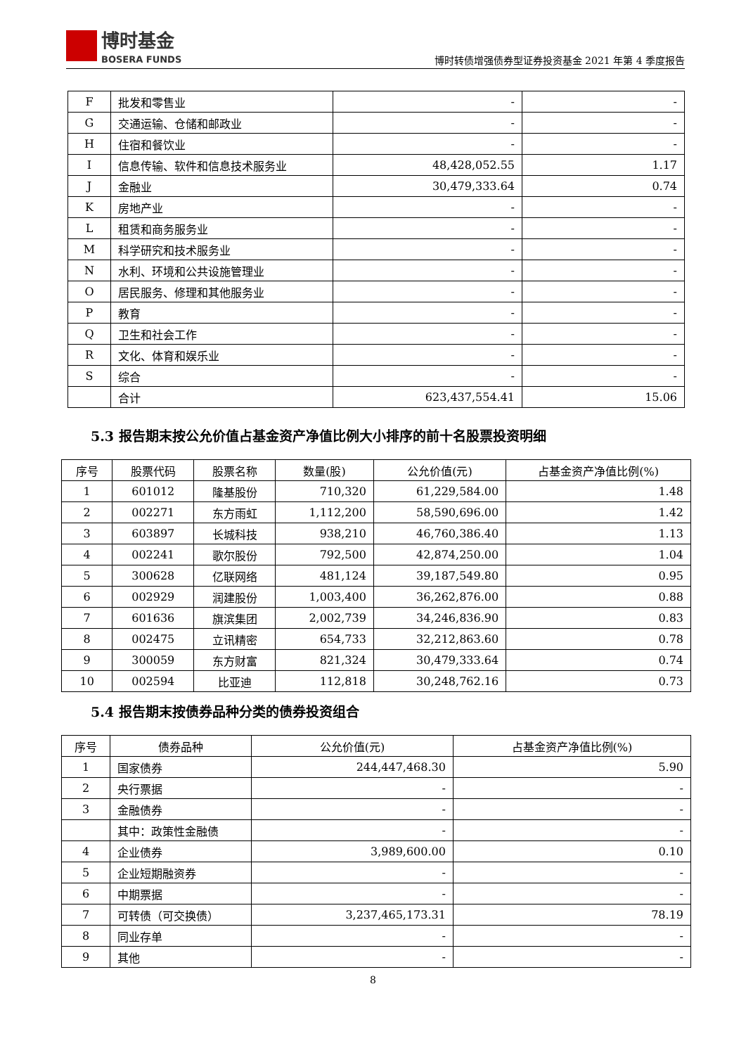博时基金
BOSERA FUNDS
博时转债增强债券型证券投资基金 2021 年第 4 季度报告
| F | 批发和零售业 | - | - |
| G | 交通运输、仓储和邮政业 | - | - |
| H | 住宿和餐饮业 | - | - |
| I | 信息传输、软件和信息技术服务业 | 48,428,052.55 | 1.17 |
| J | 金融业 | 30,479,333.64 | 0.74 |
| K | 房地产业 | - | - |
| L | 租赁和商务服务业 | - | - |
| M | 科学研究和技术服务业 | - | - |
| N | 水利、环境和公共设施管理业 | - | - |
| O | 居民服务、修理和其他服务业 | - | - |
| P | 教育 | - | - |
| Q | 卫生和社会工作 | - | - |
| R | 文化、体育和娱乐业 | - | - |
| S | 综合 | - | - |
| | 合计 | 623,437,554.41 | 15.06 |
5.3 报告期末按公允价值占基金资产净值比例大小排序的前十名股票投资明细
| 序号 | 股票代码 | 股票名称 | 数量(股) | 公允价值(元) | 占基金资产净值比例(%) |
| --- | --- | --- | --- | --- | --- |
| 1 | 601012 | 隆基股份 | 710,320 | 61,229,584.00 | 1.48 |
| 2 | 002271 | 东方雨虹 | 1,112,200 | 58,590,696.00 | 1.42 |
| 3 | 603897 | 长城科技 | 938,210 | 46,760,386.40 | 1.13 |
| 4 | 002241 | 歌尔股份 | 792,500 | 42,874,250.00 | 1.04 |
| 5 | 300628 | 亿联网络 | 481,124 | 39,187,549.80 | 0.95 |
| 6 | 002929 | 润建股份 | 1,003,400 | 36,262,876.00 | 0.88 |
| 7 | 601636 | 旗滨集团 | 2,002,739 | 34,246,836.90 | 0.83 |
| 8 | 002475 | 立讯精密 | 654,733 | 32,212,863.60 | 0.78 |
| 9 | 300059 | 东方财富 | 821,324 | 30,479,333.64 | 0.74 |
| 10 | 002594 | 比亚迪 | 112,818 | 30,248,762.16 | 0.73 |
5.4 报告期末按债券品种分类的债券投资组合
| 序号 | 债券品种 | 公允价值(元) | 占基金资产净值比例(%) |
| --- | --- | --- | --- |
| 1 | 国家债券 | 244,447,468.30 | 5.90 |
| 2 | 央行票据 | - | - |
| 3 | 金融债券 | - | - |
| | 其中：政策性金融债 | - | - |
| 4 | 企业债券 | 3,989,600.00 | 0.10 |
| 5 | 企业短期融资券 | - | - |
| 6 | 中期票据 | - | - |
| 7 | 可转债（可交换债） | 3,237,465,173.31 | 78.19 |
| 8 | 同业存单 | - | - |
| 9 | 其他 | - | - |
8